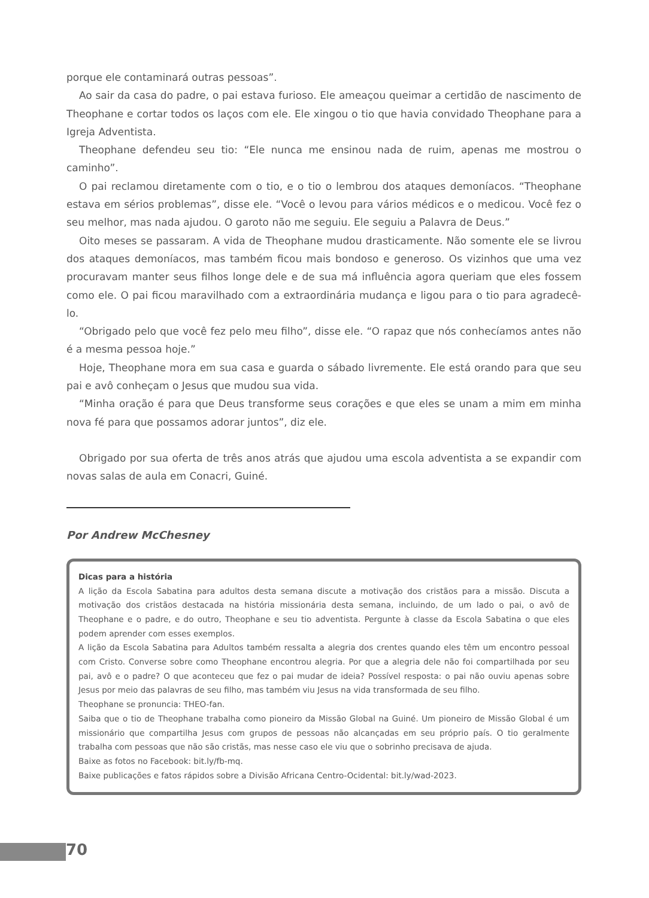porque ele contaminará outras pessoas”.
Ao sair da casa do padre, o pai estava furioso. Ele ameaçou queimar a certidão de nascimento de Theophane e cortar todos os laços com ele. Ele xingou o tio que havia convidado Theophane para a Igreja Adventista.
Theophane defendeu seu tio: “Ele nunca me ensinou nada de ruim, apenas me mostrou o caminho”.
O pai reclamou diretamente com o tio, e o tio o lembrou dos ataques demoníacos. “Theophane estava em sérios problemas”, disse ele. “Você o levou para vários médicos e o medicou. Você fez o seu melhor, mas nada ajudou. O garoto não me seguiu. Ele seguiu a Palavra de Deus.”
Oito meses se passaram. A vida de Theophane mudou drasticamente. Não somente ele se livrou dos ataques demoníacos, mas também ficou mais bondoso e generoso. Os vizinhos que uma vez procuravam manter seus filhos longe dele e de sua má influência agora queriam que eles fossem como ele. O pai ficou maravilhado com a extraordinária mudança e ligou para o tio para agradecê-lo.
“Obrigado pelo que você fez pelo meu filho”, disse ele. “O rapaz que nós conhecíamos antes não é a mesma pessoa hoje.”
Hoje, Theophane mora em sua casa e guarda o sábado livremente. Ele está orando para que seu pai e avô conheçam o Jesus que mudou sua vida.
“Minha oração é para que Deus transforme seus corações e que eles se unam a mim em minha nova fé para que possamos adorar juntos”, diz ele.
Obrigado por sua oferta de três anos atrás que ajudou uma escola adventista a se expandir com novas salas de aula em Conacri, Guiné.
Por Andrew McChesney
Dicas para a história
A lição da Escola Sabatina para adultos desta semana discute a motivação dos cristãos para a missão. Discuta a motivação dos cristãos destacada na história missionária desta semana, incluindo, de um lado o pai, o avô de Theophane e o padre, e do outro, Theophane e seu tio adventista. Pergunte à classe da Escola Sabatina o que eles podem aprender com esses exemplos.
A lição da Escola Sabatina para Adultos também ressalta a alegria dos crentes quando eles têm um encontro pessoal com Cristo. Converse sobre como Theophane encontrou alegria. Por que a alegria dele não foi compartilhada por seu pai, avô e o padre? O que aconteceu que fez o pai mudar de ideia? Possível resposta: o pai não ouviu apenas sobre Jesus por meio das palavras de seu filho, mas também viu Jesus na vida transformada de seu filho.
Theophane se pronuncia: THEO-fan.
Saiba que o tio de Theophane trabalha como pioneiro da Missão Global na Guiné. Um pioneiro de Missão Global é um missionário que compartilha Jesus com grupos de pessoas não alcançadas em seu próprio país. O tio geralmente trabalha com pessoas que não são cristãs, mas nesse caso ele viu que o sobrinho precisava de ajuda.
Baixe as fotos no Facebook: bit.ly/fb-mq.
Baixe publicações e fatos rápidos sobre a Divisão Africana Centro-Ocidental: bit.ly/wad-2023.
70